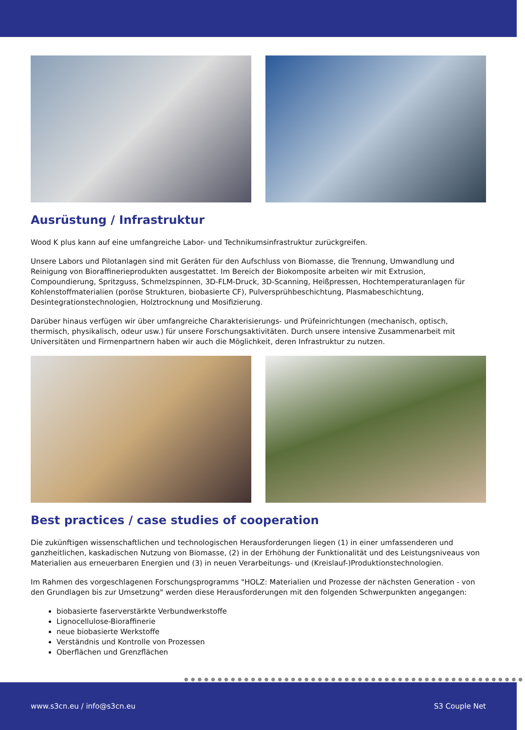Ausrüstung / Infrastruktur
Wood K plus kann auf eine umfangreiche Labor- und Technikumsinfrastruktur zurückgreifen.
Unsere Labors und Pilotanlagen sind mit Geräten für den Aufschluss von Biomasse, die Trennung, Umwandlung und Reinigung von Bioraffinerieprodukten ausgestattet. Im Bereich der Biokomposite arbeiten wir mit Extrusion, Compoundierung, Spritzguss, Schmelzspinnen, 3D-FLM-Druck, 3D-Scanning, Heißpressen, Hochtemperaturanlagen für Kohlenstoffmaterialien (poröse Strukturen, biobasierte CF), Pulversprühbeschichtung, Plasmabeschichtung, Desintegrationstechnologien, Holztrocknung und Mosifizierung.
Darüber hinaus verfügen wir über umfangreiche Charakterisierungs- und Prüfeinrichtungen (mechanisch, optisch, thermisch, physikalisch, odeur usw.) für unsere Forschungsaktivitäten. Durch unsere intensive Zusammenarbeit mit Universitäten und Firmenpartnern haben wir auch die Möglichkeit, deren Infrastruktur zu nutzen.
Best practices / case studies of cooperation
Die zukünftigen wissenschaftlichen und technologischen Herausforderungen liegen (1) in einer umfassenderen und ganzheitlichen, kaskadischen Nutzung von Biomasse, (2) in der Erhöhung der Funktionalität und des Leistungsniveaus von Materialien aus erneuerbaren Energien und (3) in neuen Verarbeitungs- und (Kreislauf-)Produktionstechnologien.
Im Rahmen des vorgeschlagenen Forschungsprogramms "HOLZ: Materialien und Prozesse der nächsten Generation - von den Grundlagen bis zur Umsetzung" werden diese Herausforderungen mit den folgenden Schwerpunkten angegangen:
biobasierte faserverstärkte Verbundwerkstoffe
Lignocellulose-Bioraffinerie
neue biobasierte Werkstoffe
Verständnis und Kontrolle von Prozessen
Oberflächen und Grenzflächen
●●●●●●●●●●●●●●●●●●●●●●●●●●●●●●●●●●●●●●●●●●●●●●●●●●●
www.s3cn.eu / info@s3cn.eu S3 Couple Net